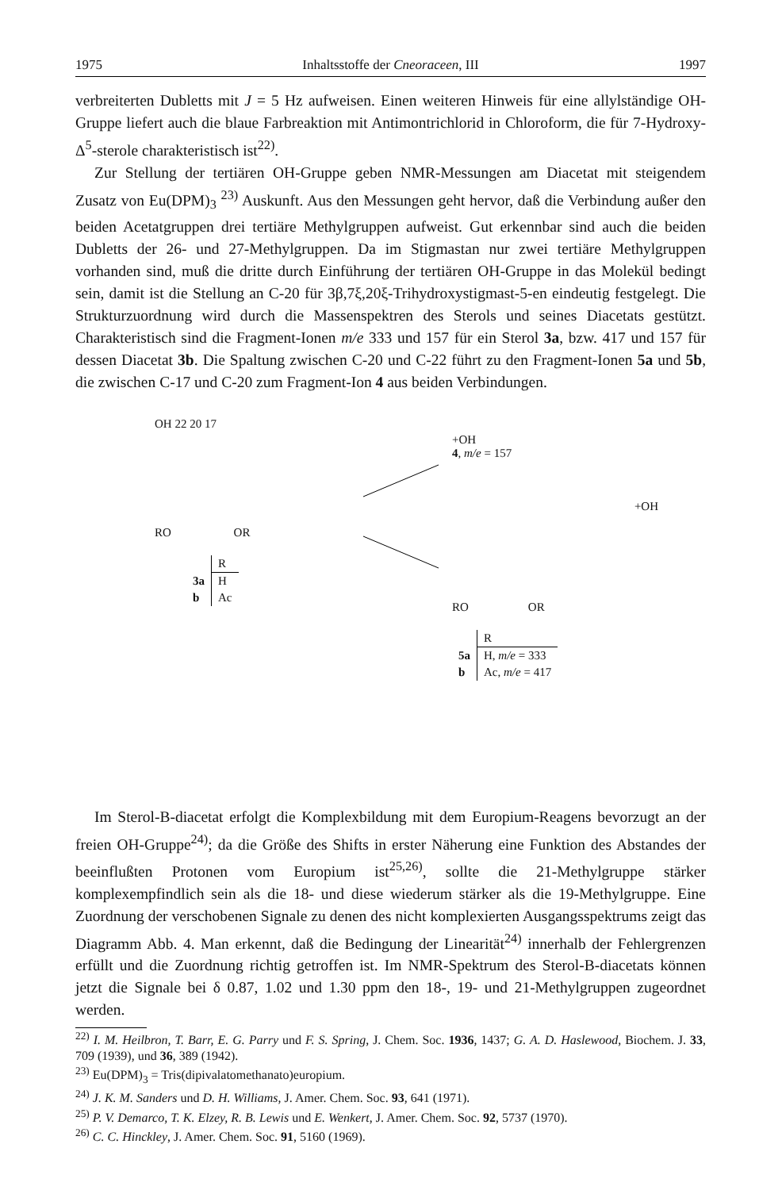1975 Inhaltsstoffe der Cneoraceen, III 1997
verbreiterten Dubletts mit J = 5 Hz aufweisen. Einen weiteren Hinweis für eine allylständige OH-Gruppe liefert auch die blaue Farbreaktion mit Antimontrichlorid in Chloroform, die für 7-Hydroxy-Δ<sup>5</sup>-sterole charakteristisch ist<sup>22)</sup>.
Zur Stellung der tertiären OH-Gruppe geben NMR-Messungen am Diacetat mit steigendem Zusatz von Eu(DPM)<sub>3</sub> <sup>23)</sup> Auskunft. Aus den Messungen geht hervor, daß die Verbindung außer den beiden Acetatgruppen drei tertiäre Methylgruppen aufweist. Gut erkennbar sind auch die beiden Dubletts der 26- und 27-Methylgruppen. Da im Stigmastan nur zwei tertiäre Methylgruppen vorhanden sind, muß die dritte durch Einführung der tertiären OH-Gruppe in das Molekül bedingt sein, damit ist die Stellung an C-20 für 3β,7ξ,20ξ-Trihydroxystigmast-5-en eindeutig festgelegt. Die Strukturzuordnung wird durch die Massenspektren des Sterols und seines Diacetats gestützt. Charakteristisch sind die Fragment-Ionen m/e 333 und 157 für ein Sterol 3a, bzw. 417 und 157 für dessen Diacetat 3b. Die Spaltung zwischen C-20 und C-22 führt zu den Fragment-Ionen 5a und 5b, die zwischen C-17 und C-20 zum Fragment-Ion 4 aus beiden Verbindungen.
OH 22 20 17
RO OR
| | R |
| --- | --- |
| 3a | H |
| b | Ac |
+OH
4, m/e = 157
+OH
RO OR
| | R |
| --- | --- |
| 5a | H, m/e = 333 |
| b | Ac, m/e = 417 |
Im Sterol-B-diacetat erfolgt die Komplexbildung mit dem Europium-Reagens bevorzugt an der freien OH-Gruppe<sup>24)</sup>; da die Größe des Shifts in erster Näherung eine Funktion des Abstandes der beeinflußten Protonen vom Europium ist<sup>25,26)</sup>, sollte die 21-Methylgruppe stärker komplexempfindlich sein als die 18- und diese wiederum stärker als die 19-Methylgruppe. Eine Zuordnung der verschobenen Signale zu denen des nicht komplexierten Ausgangsspektrums zeigt das Diagramm Abb. 4. Man erkennt, daß die Bedingung der Linearität<sup>24)</sup> innerhalb der Fehlergrenzen erfüllt und die Zuordnung richtig getroffen ist. Im NMR-Spektrum des Sterol-B-diacetats können jetzt die Signale bei δ 0.87, 1.02 und 1.30 ppm den 18-, 19- und 21-Methylgruppen zugeordnet werden.
<sup>22)</sup> I. M. Heilbron, T. Barr, E. G. Parry und F. S. Spring, J. Chem. Soc. 1936, 1437; G. A. D. Haslewood, Biochem. J. 33, 709 (1939), und 36, 389 (1942).
<sup>23)</sup> Eu(DPM)<sub>3</sub> = Tris(dipivalatomethanato)europium.
<sup>24)</sup> J. K. M. Sanders und D. H. Williams, J. Amer. Chem. Soc. 93, 641 (1971).
<sup>25)</sup> P. V. Demarco, T. K. Elzey, R. B. Lewis und E. Wenkert, J. Amer. Chem. Soc. 92, 5737 (1970).
<sup>26)</sup> C. C. Hinckley, J. Amer. Chem. Soc. 91, 5160 (1969).